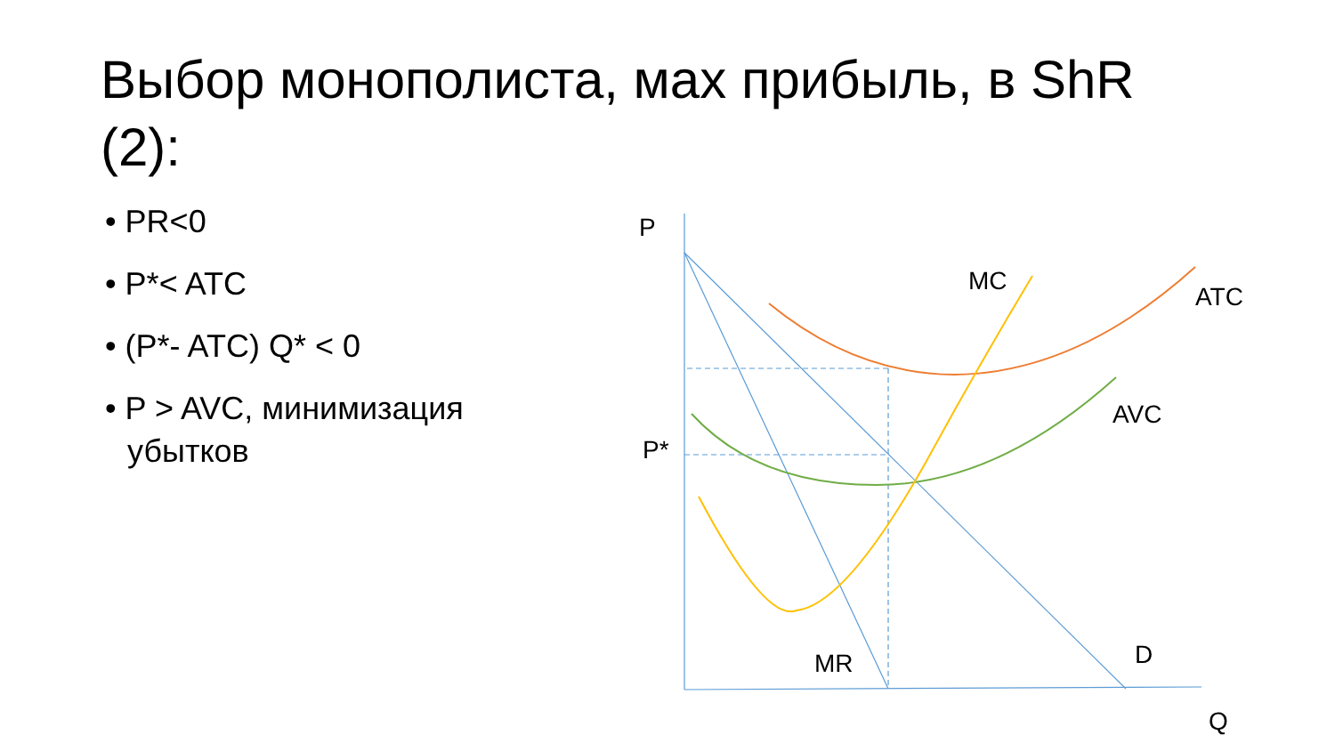Выбор монополиста, мах прибыль, в ShR (2):
• PR<0
• P*< ATC
• (P*- ATC) Q* < 0
• P > AVC, минимизация убытков
P
P*
MC
ATC
AVC
MR
D
Q